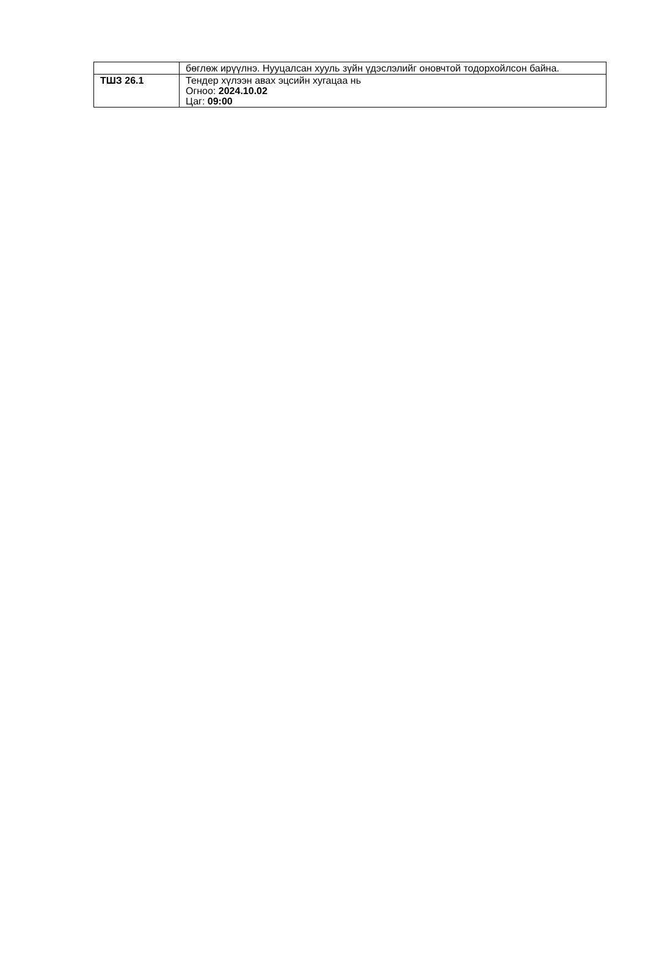| | бөглөж ирүүлнэ. Нууцалсан хууль зүйн үдэслэлийг оновчтой тодорхойлсон байна. |
| ТШЗ 26.1 | Тендер хүлээн авах эцсийн хугацаа нь Огноо: 2024.10.02 Цаг: 09:00 |